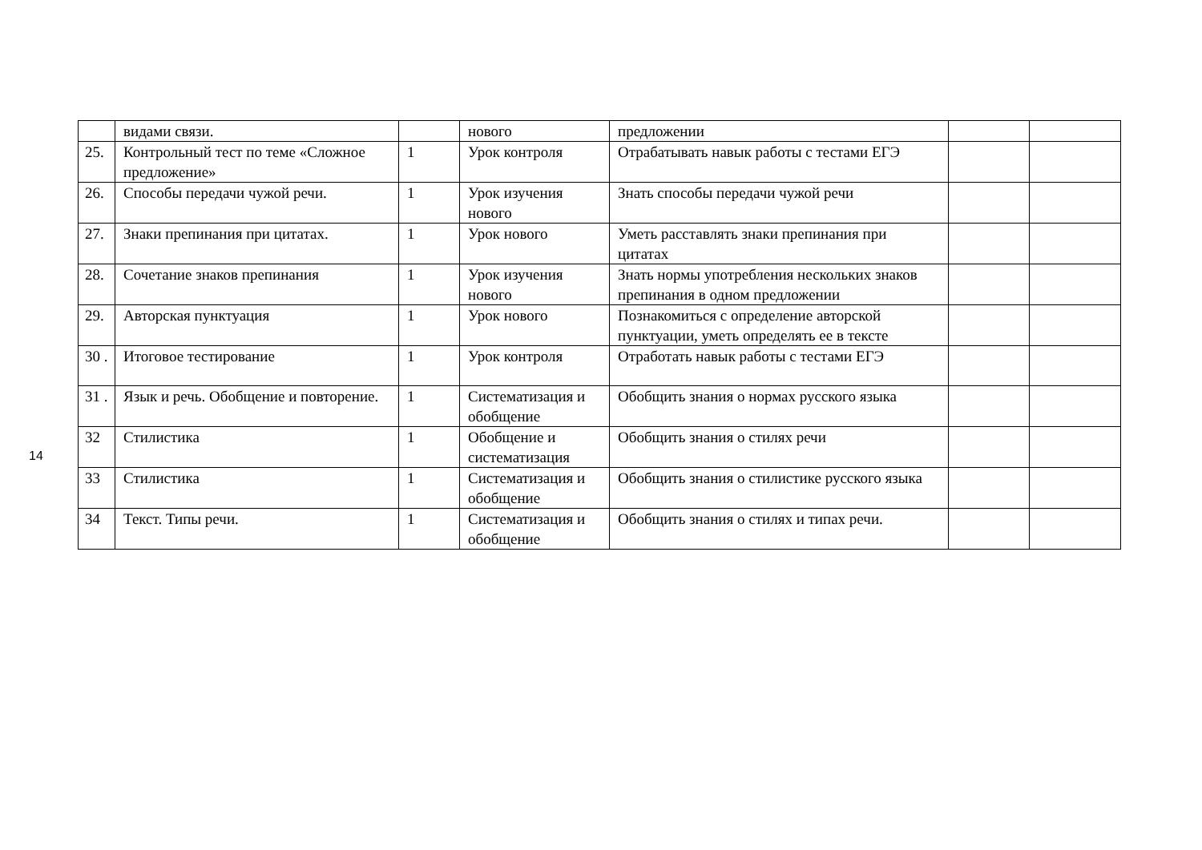14
| | видами связи. | | нового | предложении | | |
| 25. | Контрольный тест по теме «Сложное предложение» | 1 | Урок контроля | Отрабатывать навык работы с тестами ЕГЭ | | |
| 26. | Способы передачи чужой речи. | 1 | Урок изучения нового | Знать способы передачи чужой речи | | |
| 27. | Знаки препинания при цитатах. | 1 | Урок нового | Уметь расставлять знаки препинания при цитатах | | |
| 28. | Сочетание знаков препинания | 1 | Урок изучения нового | Знать нормы употребления нескольких знаков препинания в одном предложении | | |
| 29. | Авторская пунктуация | 1 | Урок нового | Познакомиться с определение авторской пунктуации, уметь определять ее в тексте | | |
| 30 . | Итоговое тестирование | 1 | Урок контроля | Отработать навык работы с тестами ЕГЭ | | |
| 31 . | Язык и речь. Обобщение и повторение. | 1 | Систематизация и обобщение | Обобщить знания о нормах русского языка | | |
| 32 | Стилистика | 1 | Обобщение и систематизация | Обобщить знания о стилях речи | | |
| 33 | Стилистика | 1 | Систематизация и обобщение | Обобщить знания о стилистике русского языка | | |
| 34 | Текст. Типы речи. | 1 | Систематизация и обобщение | Обобщить знания о стилях и типах речи. | | |